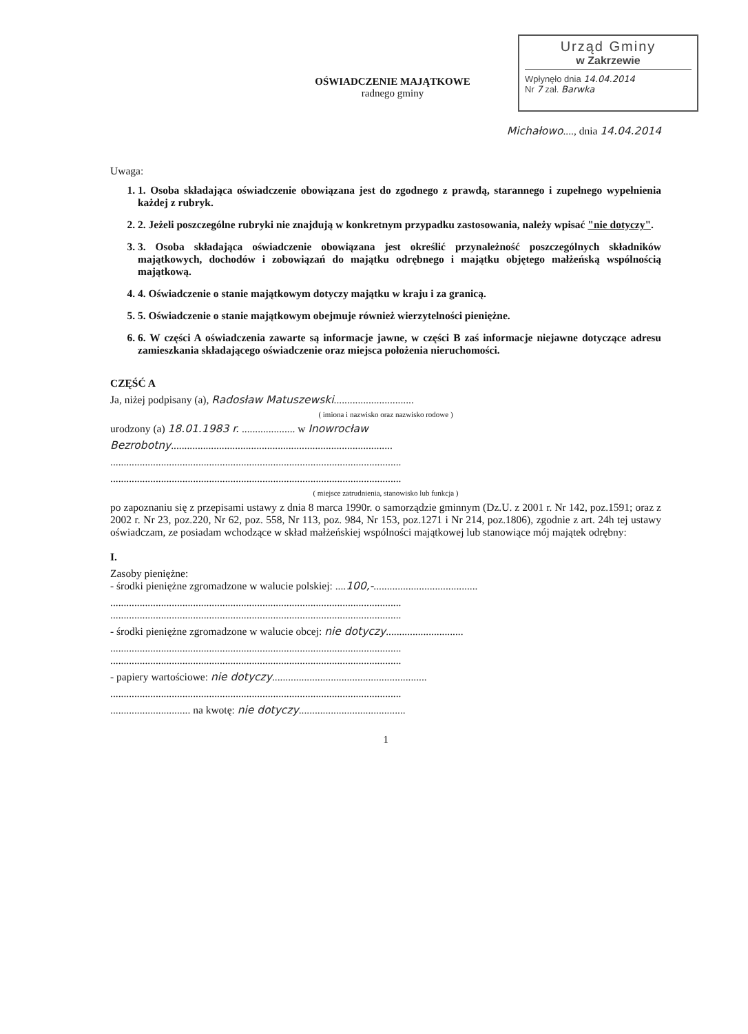Urząd Gminy
w Zakrzewie
Wpłynęło dnia 14.04.2014
Nr 7 zał. Barwka
OŚWIADCZENIE MAJĄTKOWE
radnego gminy
Michałowo...., dnia 14.04.2014
Uwaga:
1. 1. Osoba składająca oświadczenie obowiązana jest do zgodnego z prawdą, starannego i zupełnego wypełnienia każdej z rubryk.
2. 2. Jeżeli poszczególne rubryki nie znajdują w konkretnym przypadku zastosowania, należy wpisać "nie dotyczy".
3. 3. Osoba składająca oświadczenie obowiązana jest określić przynależność poszczególnych składników majątkowych, dochodów i zobowiązań do majątku odrębnego i majątku objętego małżeńską wspólnością majątkową.
4. 4. Oświadczenie o stanie majątkowym dotyczy majątku w kraju i za granicą.
5. 5. Oświadczenie o stanie majątkowym obejmuje również wierzytelności pieniężne.
6. 6. W części A oświadczenia zawarte są informacje jawne, w części B zaś informacje niejawne dotyczące adresu zamieszkania składającego oświadczenie oraz miejsca położenia nieruchomości.
CZĘŚĆ A
Ja, niżej podpisany (a), Radosław Matuszewski..............................
( imiona i nazwisko oraz nazwisko rodowe )
urodzony (a) 18.01.1983 r. .................... w Inowrocław
Bezrobotny...................................................................................
.............................................................................................................
.............................................................................................................
( miejsce zatrudnienia, stanowisko lub funkcja )
po zapoznaniu się z przepisami ustawy z dnia 8 marca 1990r. o samorządzie gminnym (Dz.U. z 2001 r. Nr 142, poz.1591; oraz z 2002 r. Nr 23, poz.220, Nr 62, poz. 558, Nr 113, poz. 984, Nr 153, poz.1271 i Nr 214, poz.1806), zgodnie z art. 24h tej ustawy oświadczam, ze posiadam wchodzące w skład małżeńskiej wspólności majątkowej lub stanowiące mój majątek odrębny:
I.
Zasoby pieniężne:
- środki pieniężne zgromadzone w walucie polskiej: ....100,-.......................................
.............................................................................................................
.............................................................................................................
- środki pieniężne zgromadzone w walucie obcej: nie dotyczy.............................
.............................................................................................................
.............................................................................................................
- papiery wartościowe: nie dotyczy..........................................................
.............................................................................................................
.............................. na kwotę: nie dotyczy........................................
1